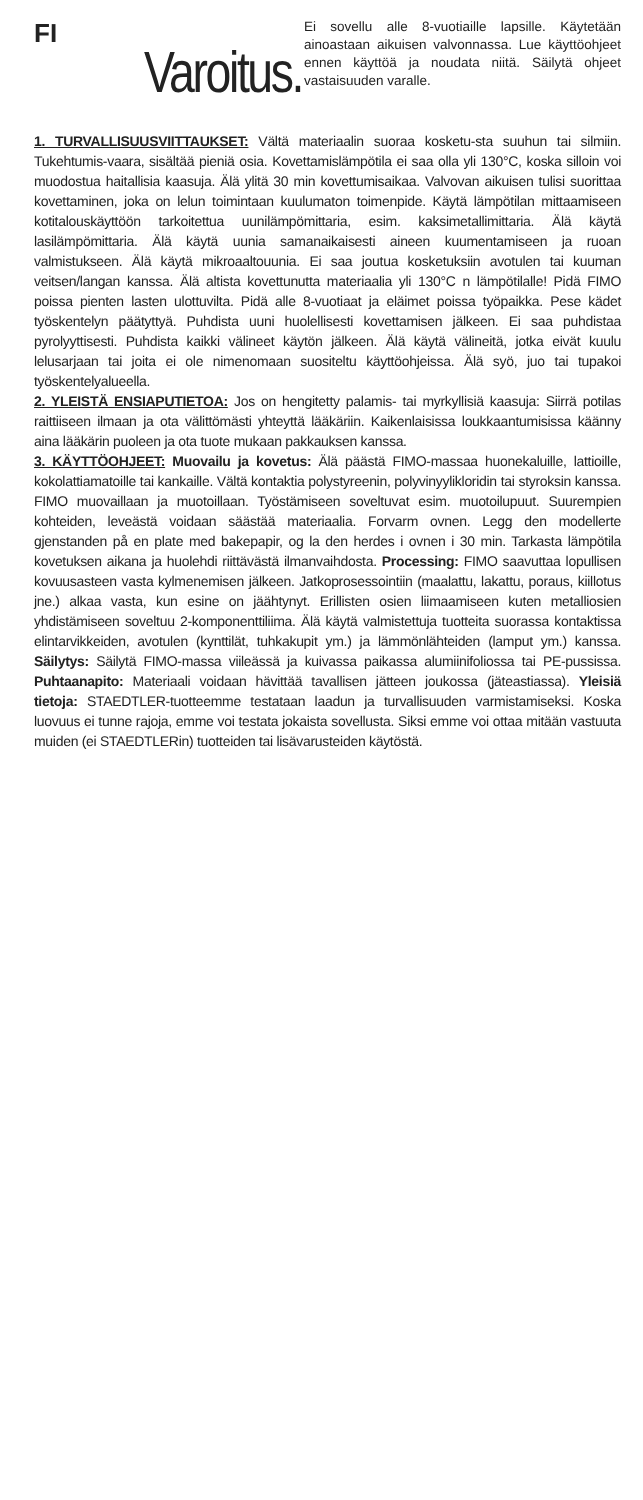FI
Varoitus.
Ei sovellu alle 8-vuotiaille lapsille. Käytetään ainoastaan aikuisen valvonnassa. Lue käyttöohjeet ennen käyttöä ja noudata niitä. Säilytä ohjeet vastaisuuden varalle.
1. TURVALLISUUSVIITTAUKSET: Vältä materiaalin suoraa kosketu-sta suuhun tai silmiin. Tukehtumis-vaara, sisältää pieniä osia. Kovettamislämpötila ei saa olla yli 130°C, koska silloin voi muodostua haitallisia kaasuja. Älä ylitä 30 min kovettumisaikaa. Valvovan aikuisen tulisi suorittaa kovettaminen, joka on lelun toimintaan kuulumaton toimenpide. Käytä lämpötilan mittaamiseen kotitalouskäyttöön tarkoitettua uunilämpömittaria, esim. kaksimetallimittaria. Älä käytä lasilämpömittaria. Älä käytä uunia samanaikaisesti aineen kuumentamiseen ja ruoan valmistukseen. Älä käytä mikroaaltouunia. Ei saa joutua kosketuksiin avotulen tai kuuman veitsen/langan kanssa. Älä altista kovettunutta materiaalia yli 130°C n lämpötilalle! Pidä FIMO poissa pienten lasten ulottuvilta. Pidä alle 8-vuotiaat ja eläimet poissa työpaikka. Pese kädet työskentelyn päätyttyä. Puhdista uuni huolellisesti kovettamisen jälkeen. Ei saa puhdistaa pyrolyyttisesti. Puhdista kaikki välineet käytön jälkeen. Älä käytä välineitä, jotka eivät kuulu lelusarjaan tai joita ei ole nimenomaan suositeltu käyttöohjeissa. Älä syö, juo tai tupakoi työskentelyalueella.
2. YLEISTÄ ENSIAPUTIETOA: Jos on hengitetty palamis- tai myrkyllisiä kaasuja: Siirrä potilas raittiiseen ilmaan ja ota välittömästi yhteyttä lääkäriin. Kaikenlaisissa loukkaantumisissa käänny aina lääkärin puoleen ja ota tuote mukaan pakkauksen kanssa.
3. KÄYTTÖOHJEET: Muovailu ja kovetus: Älä päästä FIMO-massaa huonekaluille, lattioille, kokolattiamatoille tai kankaille. Vältä kontaktia polystyreenin, polyvinyylikloridin tai styroksin kanssa. FIMO muovaillaan ja muotoillaan. Työstämiseen soveltuvat esim. muotoilupuut. Suurempien kohteiden, leveästä voidaan säästää materiaalia. Forvarm ovnen. Legg den modellerte gjenstanden på en plate med bakepapir, og la den herdes i ovnen i 30 min. Tarkasta lämpötila kovetuksen aikana ja huolehdi riittävästä ilmanvaihdosta. Processing: FIMO saavuttaa lopullisen kovuusasteen vasta kylmenemisen jälkeen. Jatkoprosessointiin (maalattu, lakattu, poraus, kiillotus jne.) alkaa vasta, kun esine on jäähtynyt. Erillisten osien liimaamiseen kuten metalliosien yhdistämiseen soveltuu 2-komponenttiliima. Älä käytä valmistettuja tuotteita suorassa kontaktissa elintarvikkeiden, avotulen (kynttilät, tuhkakupit ym.) ja lämmönlähteiden (lamput ym.) kanssa. Säilytys: Säilytä FIMO-massa viileässä ja kuivassa paikassa alumiinifoliossa tai PE-pussissa. Puhtaanapito: Materiaali voidaan hävittää tavallisen jätteen joukossa (jäteastiassa). Yleisiä tietoja: STAEDTLER-tuotteemme testataan laadun ja turvallisuuden varmistamiseksi. Koska luovuus ei tunne rajoja, emme voi testata jokaista sovellusta. Siksi emme voi ottaa mitään vastuuta muiden (ei STAEDTLERin) tuotteiden tai lisävarusteiden käytöstä.